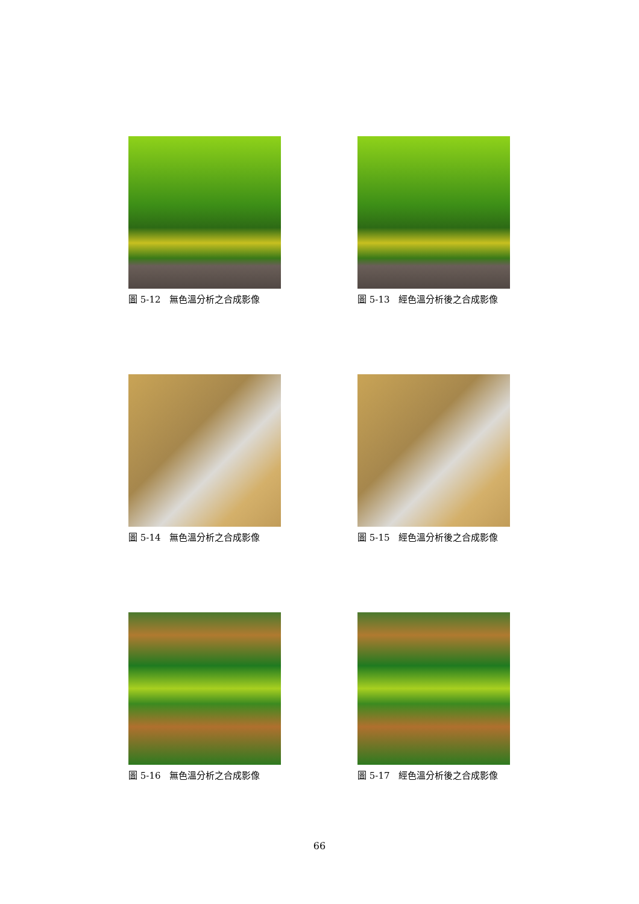圖 5-12　無色溫分析之合成影像
圖 5-13　經色溫分析後之合成影像
圖 5-14　無色溫分析之合成影像
圖 5-15　經色溫分析後之合成影像
圖 5-16　無色溫分析之合成影像
圖 5-17　經色溫分析後之合成影像
66